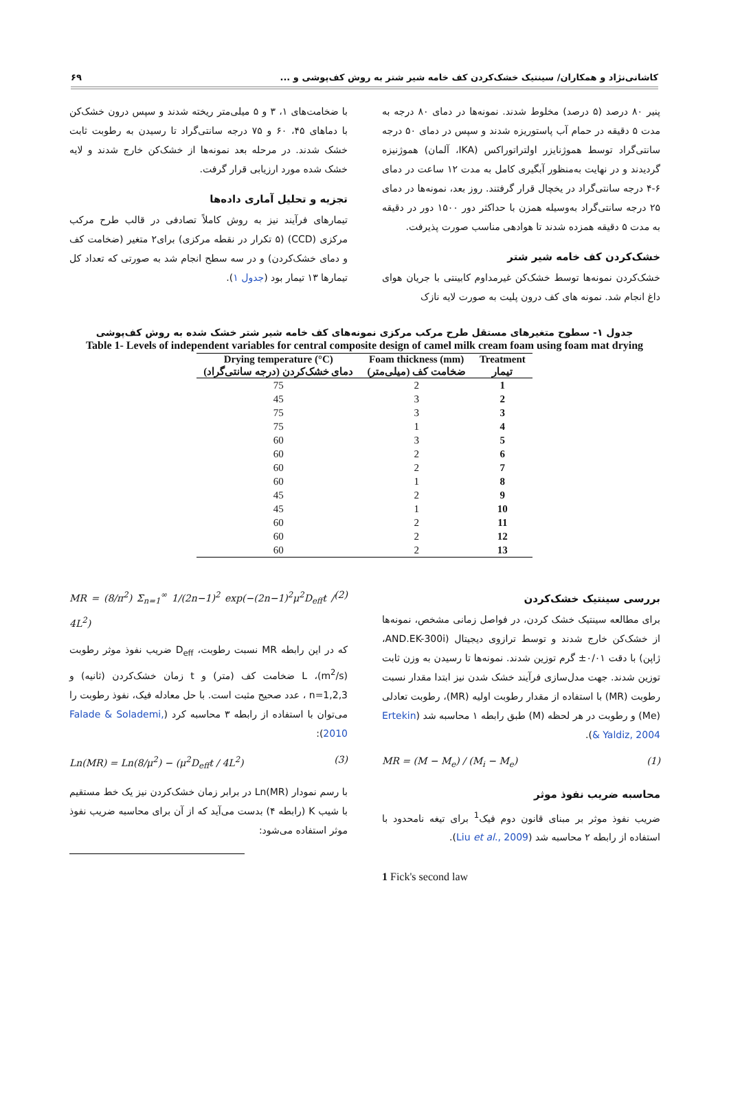کاشانی‌نژاد و همکاران/ سینتیک خشک‌کردن کف خامه شیر شتر به روش کف‌پوشی و ... ۶۹
پنیر ۸۰ درصد (۵ درصد) مخلوط شدند. نمونه‌ها در دمای ۸۰ درجه به مدت ۵ دقیقه در حمام آب پاستوریزه شدند و سپس در دمای ۵۰ درجه سانتی‌گراد توسط هموژنایزر اولتراتوراکس (IKA، آلمان) هموژنیزه گردیدند و در نهایت به‌منظور آبگیری کامل به مدت ۱۲ ساعت در دمای ۶-۴ درجه سانتی‌گراد در یخچال قرار گرفتند. روز بعد، نمونه‌ها در دمای ۲۵ درجه سانتی‌گراد به‌وسیله همزن با حداکثر دور ۱۵۰۰ دور در دقیقه به مدت ۵ دقیقه همزده شدند تا هوادهی مناسب صورت پذیرفت.
خشک‌کردن کف خامه شیر شتر
خشک‌کردن نمونه‌ها توسط خشک‌کن غیرمداوم کابینتی با جریان هوای داغ انجام شد. نمونه های کف درون پلیت به صورت لایه نازک
با ضخامت‌های ۱، ۳ و ۵ میلی‌متر ریخته شدند و سپس درون خشک‌کن با دماهای ۴۵، ۶۰ و ۷۵ درجه سانتی‌گراد تا رسیدن به رطوبت ثابت خشک شدند. در مرحله بعد نمونه‌ها از خشک‌کن خارج شدند و لایه خشک شده مورد ارزیابی قرار گرفت.
تجزیه و تحلیل آماری داده‌ها
تیمارهای فرآیند نیز به روش کاملاً تصادفی در قالب طرح مرکب مرکزی (CCD) (۵ تکرار در نقطه مرکزی) برای۲ متغیر (ضخامت کف و دمای خشک‌کردن) و در سه سطح انجام شد به صورتی که تعداد کل تیمارها ۱۳ تیمار بود (جدول ۱).
جدول ۱- سطوح متغیرهای مستقل طرح مرکب مرکزی نمونه‌های کف خامه شیر شتر خشک شده به روش کف‌پوشی
Table 1- Levels of independent variables for central composite design of camel milk cream foam using foam mat drying
| Drying temperature (°C) | Foam thickness (mm) | Treatment |
| --- | --- | --- |
| دمای خشک‌کردن (درجه سانتی‌گراد) | ضخامت کف (میلی‌متر) | تیمار |
| 75 | 2 | 1 |
| 45 | 3 | 2 |
| 75 | 3 | 3 |
| 75 | 1 | 4 |
| 60 | 3 | 5 |
| 60 | 2 | 6 |
| 60 | 2 | 7 |
| 60 | 1 | 8 |
| 45 | 2 | 9 |
| 45 | 1 | 10 |
| 60 | 2 | 11 |
| 60 | 2 | 12 |
| 60 | 2 | 13 |
بررسی سینتیک خشک‌کردن
برای مطالعه سینتیک خشک کردن، در فواصل زمانی مشخص، نمونه‌ها از خشک‌کن خارج شدند و توسط ترازوی دیجیتال (AND.EK-300i، ژاپن) با دقت ۰/۰۱± گرم توزین شدند. نمونه‌ها تا رسیدن به وزن ثابت توزین شدند. جهت مدل‌سازی فرآیند خشک شدن نیز ابتدا مقدار نسبت رطوبت (MR) با استفاده از مقدار رطوبت اولیه (MR)، رطوبت تعادلی (Me) و رطوبت در هر لحظه (M) طبق رابطه ۱ محاسبه شد (Ertekin & Yaldiz, 2004).
MR = (M − M<sub>e</sub>) / (M<sub>i</sub> − M<sub>e</sub>) (1)
محاسبه ضریب نفوذ موثر
ضریب نفوذ موثر بر مبنای قانون دوم فیک<sup>1</sup> برای تیغه نامحدود با استفاده از رابطه ۲ محاسبه شد (Liu et al., 2009).
1 Fick's second law
MR = (8/π<sup>2</sup>) Σ<sub>n=1</sub><sup>∞</sup> 1/(2n−1)<sup>2</sup> exp(−(2n−1)<sup>2</sup>μ<sup>2</sup>D<sub>eff</sub>t / 4L<sup>2</sup>) (2)
که در این رابطه MR نسبت رطوبت، D<sub>eff</sub> ضریب نفوذ موثر رطوبت (m<sup>2</sup>/s)، L ضخامت کف (متر) و t زمان خشک‌کردن (ثانیه) و n=1,2,3 ، عدد صحیح مثبت است. با حل معادله فیک، نفوذ رطوبت را می‌توان با استفاده از رابطه ۳ محاسبه کرد (Falade & Solademi, 2010):
Ln(MR) = Ln(8/μ<sup>2</sup>) − (μ<sup>2</sup>D<sub>eff</sub>t / 4L<sup>2</sup>) (3)
با رسم نمودار Ln(MR) در برابر زمان خشک‌کردن نیز یک خط مستقیم با شیب K (رابطه ۴) بدست می‌آید که از آن برای محاسبه ضریب نفوذ موثر استفاده می‌شود: